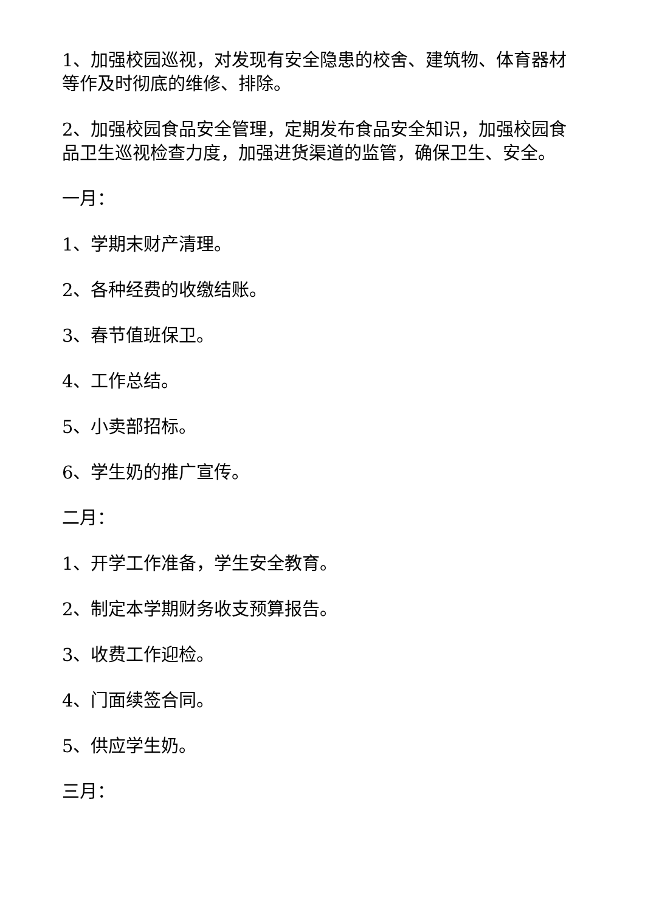1、加强校园巡视，对发现有安全隐患的校舍、建筑物、体育器材等作及时彻底的维修、排除。
2、加强校园食品安全管理，定期发布食品安全知识，加强校园食品卫生巡视检查力度，加强进货渠道的监管，确保卫生、安全。
一月：
1、学期末财产清理。
2、各种经费的收缴结账。
3、春节值班保卫。
4、工作总结。
5、小卖部招标。
6、学生奶的推广宣传。
二月：
1、开学工作准备，学生安全教育。
2、制定本学期财务收支预算报告。
3、收费工作迎检。
4、门面续签合同。
5、供应学生奶。
三月：